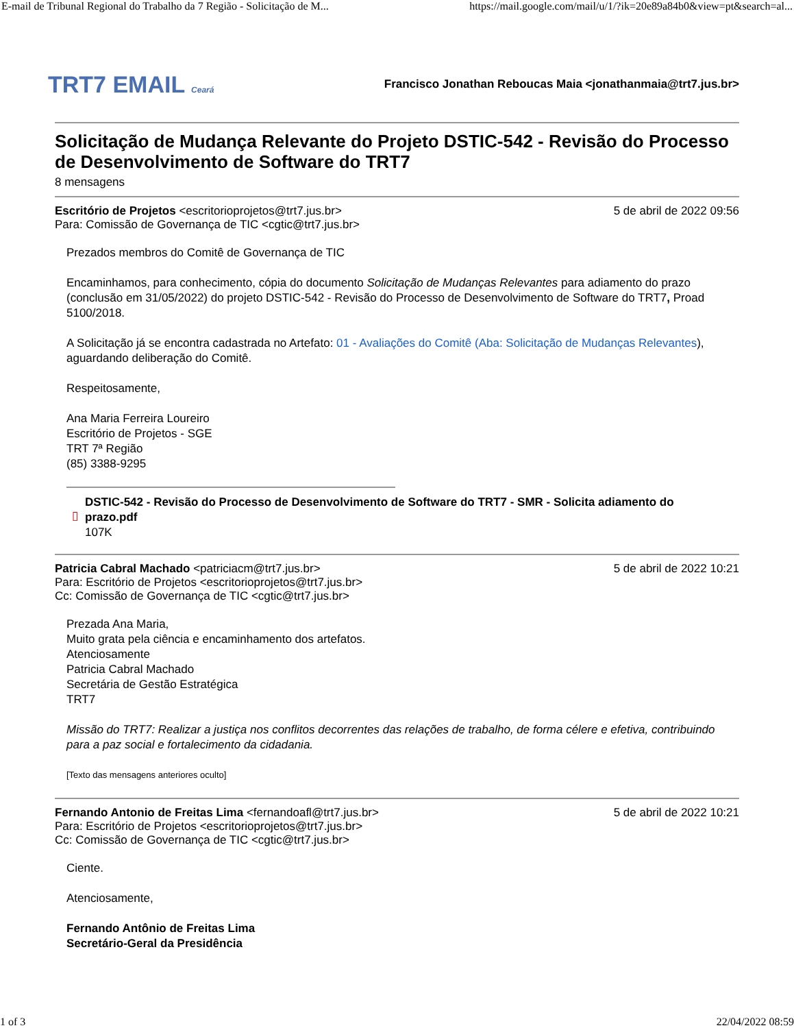E-mail de Tribunal Regional do Trabalho da 7 Região - Solicitação de M... https://mail.google.com/mail/u/1/?ik=20e89a84b0&view=pt&search=al...
TRT7 EMAIL Ceará
Francisco Jonathan Reboucas Maia <jonathanmaia@trt7.jus.br>
Solicitação de Mudança Relevante do Projeto DSTIC-542 - Revisão do Processo de Desenvolvimento de Software do TRT7
8 mensagens
Escritório de Projetos <escritorioprojetos@trt7.jus.br> 5 de abril de 2022 09:56
Para: Comissão de Governança de TIC <cgtic@trt7.jus.br>
Prezados membros do Comitê de Governança de TIC
Encaminhamos, para conhecimento, cópia do documento Solicitação de Mudanças Relevantes para adiamento do prazo (conclusão em 31/05/2022) do projeto DSTIC-542 - Revisão do Processo de Desenvolvimento de Software do TRT7, Proad 5100/2018.
A Solicitação já se encontra cadastrada no Artefato: 01 - Avaliações do Comitê (Aba: Solicitação de Mudanças Relevantes), aguardando deliberação do Comitê.
Respeitosamente,
Ana Maria Ferreira Loureiro
Escritório de Projetos - SGE
TRT 7ª Região
(85) 3388-9295
▯
DSTIC-542 - Revisão do Processo de Desenvolvimento de Software do TRT7 - SMR - Solicita adiamento do prazo.pdf
107K
Patricia Cabral Machado <patriciacm@trt7.jus.br> 5 de abril de 2022 10:21
Para: Escritório de Projetos <escritorioprojetos@trt7.jus.br>
Cc: Comissão de Governança de TIC <cgtic@trt7.jus.br>
Prezada Ana Maria,
Muito grata pela ciência e encaminhamento dos artefatos.
Atenciosamente
Patricia Cabral Machado
Secretária de Gestão Estratégica
TRT7
Missão do TRT7: Realizar a justiça nos conflitos decorrentes das relações de trabalho, de forma célere e efetiva, contribuindo para a paz social e fortalecimento da cidadania.
[Texto das mensagens anteriores oculto]
Fernando Antonio de Freitas Lima <fernandoafl@trt7.jus.br> 5 de abril de 2022 10:21
Para: Escritório de Projetos <escritorioprojetos@trt7.jus.br>
Cc: Comissão de Governança de TIC <cgtic@trt7.jus.br>
Ciente.
Atenciosamente,
Fernando Antônio de Freitas Lima
Secretário-Geral da Presidência
1 of 3 22/04/2022 08:59